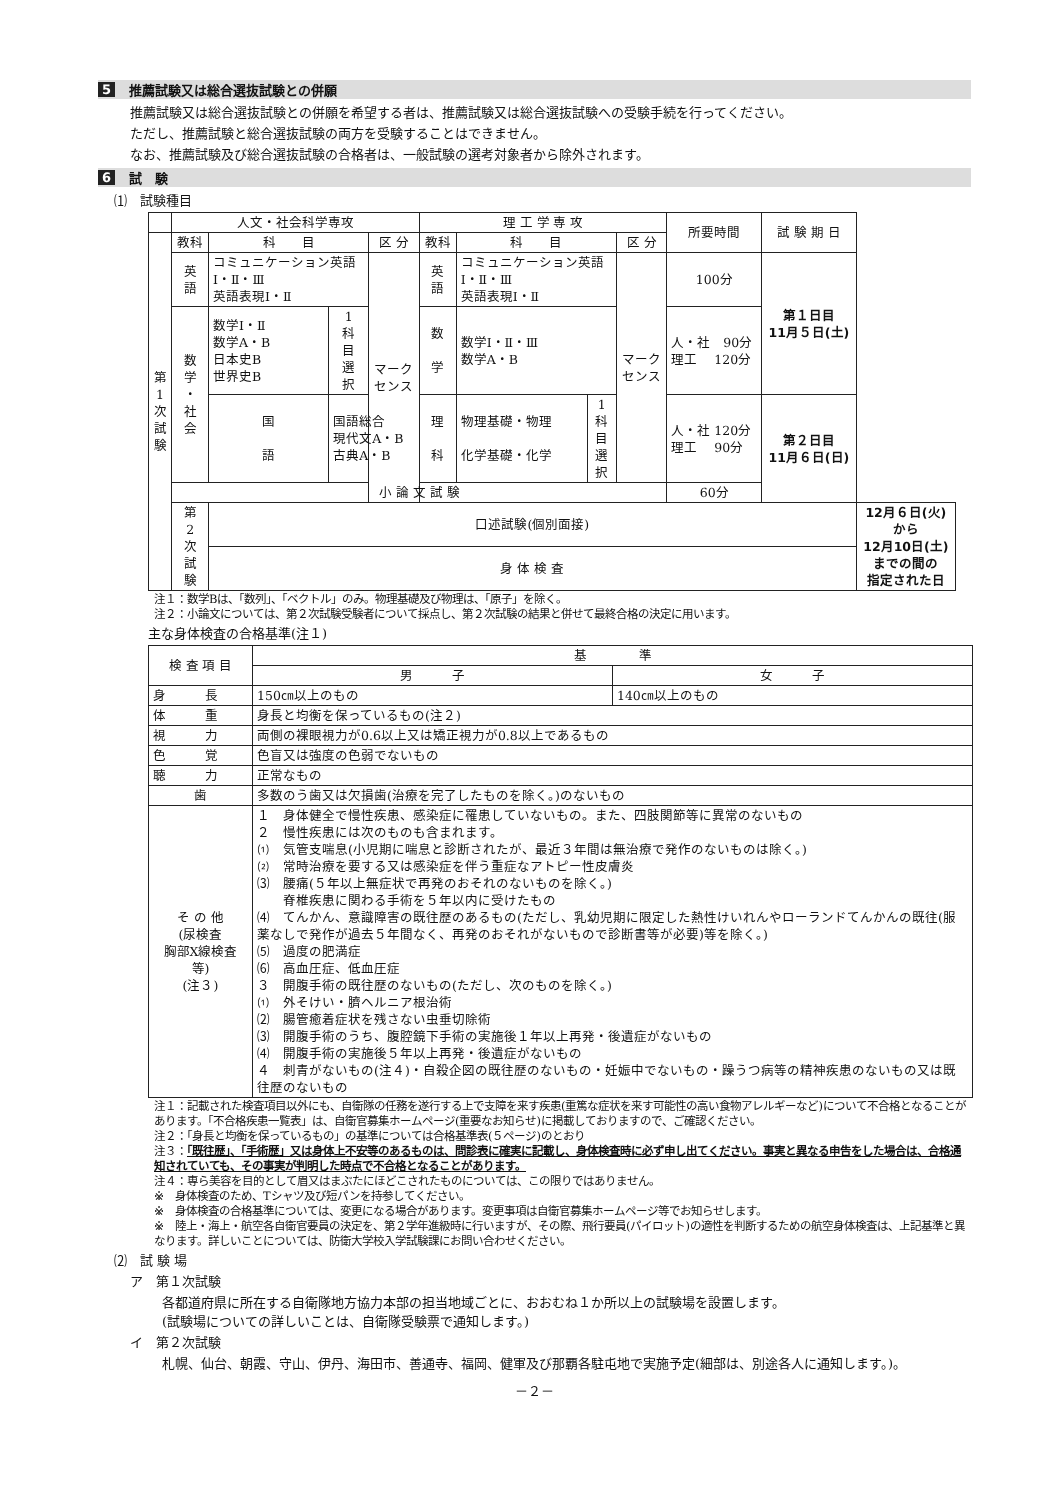5 推薦試験又は総合選抜試験との併願
推薦試験又は総合選抜試験との併願を希望する者は、推薦試験又は総合選抜試験への受験手続を行ってください。
ただし、推薦試験と総合選抜試験の両方を受験することはできません。
なお、推薦試験及び総合選抜試験の合格者は、一般試験の選考対象者から除外されます。
6 試　験
⑴　試験種目
| | 人文・社会科学専攻 | | | | 理 工 学 専 攻 | | | | 所要時間 | 試 験 期 日 | |
| 第 1 次 試 験 | 教科 | 科 目 | | 区 分 | 教科 | 科 目 | | 区 分 | | | |
| | 英 語 | コミュニケーション英語 Ⅰ・Ⅱ・Ⅲ 英語表現Ⅰ・Ⅱ | | マーク センス | 英 語 | コミュニケーション英語 Ⅰ・Ⅱ・Ⅲ 英語表現Ⅰ・Ⅱ | | マーク センス | 100分 | 第１日目 11月５日(土) | |
| | 数 学 ・ 社 会 | 数学Ⅰ・Ⅱ 数学A・B 日本史B 世界史B | 1 科 目 選 択 | | 数 学 | 数学Ⅰ・Ⅱ・Ⅲ 数学A・B | | | 人・社 90分 理工 120分 | | |
| | | 国 語 | 国語総合 現代文A・B 古典A・B | | 理 科 | 物理基礎・物理 化学基礎・化学 | 1 科 目 選 択 | | 人・社 120分 理工 90分 | 第２日目 11月６日(日) | |
| | 小 論 文 試 験 | | | | | | | | 60分 | | |
| | 第 2 次 試 験 | 口述試験(個別面接) | | | | | | | | | 12月６日(火) から 12月10日(土) までの間の 指定された日 |
| | | 身 体 検 査 | | | | | | | | | |
注１：数学Bは、「数列」、「ベクトル」のみ。物理基礎及び物理は、「原子」を除く。
注２：小論文については、第２次試験受験者について採点し、第２次試験の結果と併せて最終合格の決定に用います。
主な身体検査の合格基準(注１)
| 検 査 項 目 | 基 準 | |
| | 男 子 | 女 子 |
| 身 長 | 150㎝以上のもの | 140㎝以上のもの |
| 体 重 | 身長と均衡を保っているもの(注２) | |
| 視 力 | 両側の裸眼視力が0.6以上又は矯正視力が0.8以上であるもの | |
| 色 覚 | 色盲又は強度の色弱でないもの | |
| 聴 力 | 正常なもの | |
| 歯 | 多数のう歯又は欠損歯(治療を完了したものを除く。)のないもの | |
| そ の 他 (尿検査 胸部X線検査 等) (注３) | １ 身体健全で慢性疾患、感染症に罹患していないもの。また、四肢関節等に異常のないもの ２ 慢性疾患には次のものも含まれます。 ⑴ 気管支喘息(小児期に喘息と診断されたが、最近３年間は無治療で発作のないものは除く。) ⑵ 常時治療を要する又は感染症を伴う重症なアトピー性皮膚炎 ⑶ 腰痛(５年以上無症状で再発のおそれのないものを除く。) 脊椎疾患に関わる手術を５年以内に受けたもの ⑷ てんかん、意識障害の既往歴のあるもの(ただし、乳幼児期に限定した熱性けいれんやローランドてんかんの既往(服薬なしで発作が過去５年間なく、再発のおそれがないもので診断書等が必要)等を除く。) ⑸ 過度の肥満症 ⑹ 高血圧症、低血圧症 ３ 開腹手術の既往歴のないもの(ただし、次のものを除く。) ⑴ 外そけい・臍ヘルニア根治術 ⑵ 腸管癒着症状を残さない虫垂切除術 ⑶ 開腹手術のうち、腹腔鏡下手術の実施後１年以上再発・後遺症がないもの ⑷ 開腹手術の実施後５年以上再発・後遺症がないもの ４ 刺青がないもの(注４)・自殺企図の既往歴のないもの・妊娠中でないもの・躁うつ病等の精神疾患のないもの又は既往歴のないもの | |
注１：記載された検査項目以外にも、自衛隊の任務を遂行する上で支障を来す疾患(重篤な症状を来す可能性の高い食物アレルギーなど)について不合格となることがあります。「不合格疾患一覧表」は、自衛官募集ホームページ(重要なお知らせ)に掲載しておりますので、ご確認ください。
注２：「身長と均衡を保っているもの」の基準については合格基準表(５ページ)のとおり
注３：「既往歴」、「手術歴」又は身体上不安等のあるものは、問診表に確実に記載し、身体検査時に必ず申し出てください。事実と異なる申告をした場合は、合格通知されていても、その事実が判明した時点で不合格となることがあります。
注４：専ら美容を目的として眉又はまぶたにほどこされたものについては、この限りではありません。
※　身体検査のため、Tシャツ及び短パンを持参してください。
※　身体検査の合格基準については、変更になる場合があります。変更事項は自衛官募集ホームページ等でお知らせします。
※　陸上・海上・航空各自衛官要員の決定を、第２学年進級時に行いますが、その際、飛行要員(パイロット)の適性を判断するための航空身体検査は、上記基準と異なります。詳しいことについては、防衛大学校入学試験課にお問い合わせください。
⑵　試 験 場
ア　第１次試験
各都道府県に所在する自衛隊地方協力本部の担当地域ごとに、おおむね１か所以上の試験場を設置します。
(試験場についての詳しいことは、自衛隊受験票で通知します。)
イ　第２次試験
札幌、仙台、朝霞、守山、伊丹、海田市、善通寺、福岡、健軍及び那覇各駐屯地で実施予定(細部は、別途各人に通知します。)。
－２－